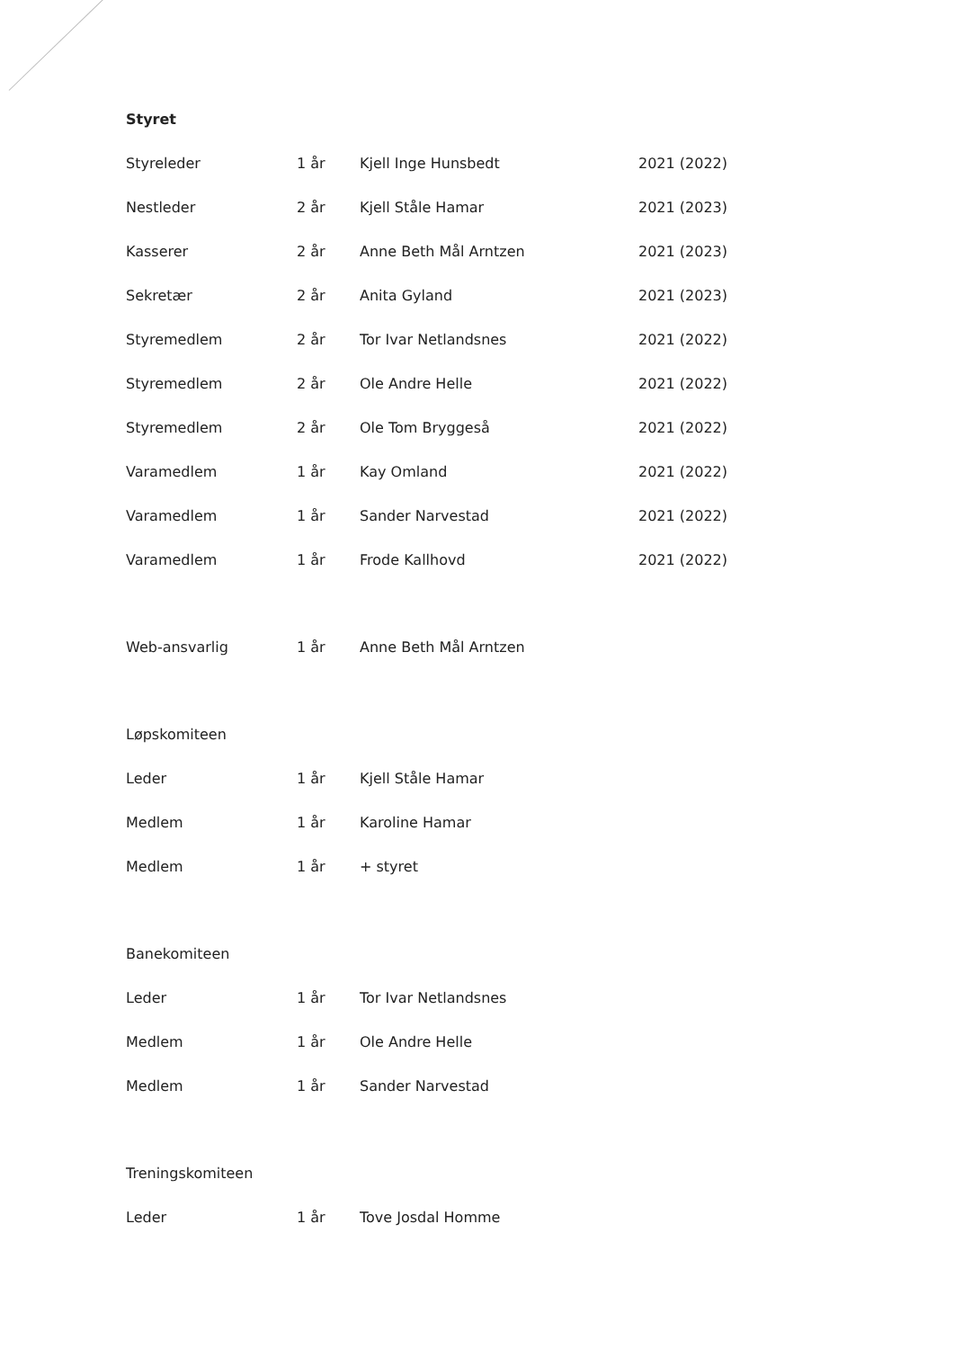Styret
Styreleder 1 år Kjell Inge Hunsbedt 2021 (2022)
Nestleder 2 år Kjell Ståle Hamar 2021 (2023)
Kasserer 2 år Anne Beth Mål Arntzen 2021 (2023)
Sekretær 2 år Anita Gyland 2021 (2023)
Styremedlem 2 år Tor Ivar Netlandsnes 2021 (2022)
Styremedlem 2 år Ole Andre Helle 2021 (2022)
Styremedlem 2 år Ole Tom Bryggeså 2021 (2022)
Varamedlem 1 år Kay Omland 2021 (2022)
Varamedlem 1 år Sander Narvestad 2021 (2022)
Varamedlem 1 år Frode Kallhovd 2021 (2022)
Web-ansvarlig 1 år Anne Beth Mål Arntzen
Løpskomiteen
Leder 1 år Kjell Ståle Hamar
Medlem 1 år Karoline Hamar
Medlem 1 år + styret
Banekomiteen
Leder 1 år Tor Ivar Netlandsnes
Medlem 1 år Ole Andre Helle
Medlem 1 år Sander Narvestad
Treningskomiteen
Leder 1 år Tove Josdal Homme